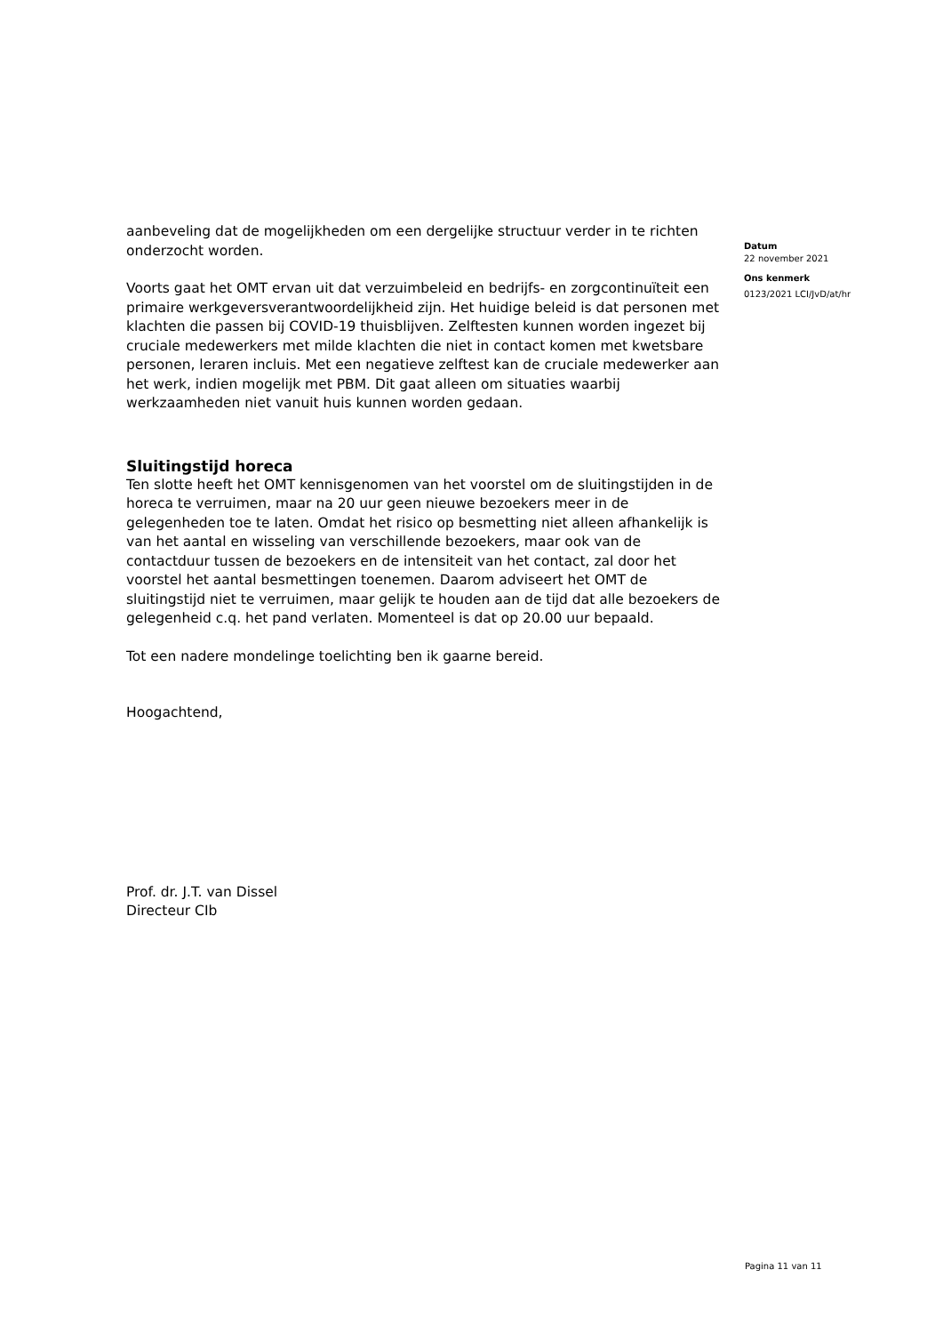aanbeveling dat de mogelijkheden om een dergelijke structuur verder in te richten onderzocht worden.
Voorts gaat het OMT ervan uit dat verzuimbeleid en bedrijfs- en zorgcontinuïteit een primaire werkgeversverantwoordelijkheid zijn. Het huidige beleid is dat personen met klachten die passen bij COVID-19 thuisblijven. Zelftesten kunnen worden ingezet bij cruciale medewerkers met milde klachten die niet in contact komen met kwetsbare personen, leraren incluis. Met een negatieve zelftest kan de cruciale medewerker aan het werk, indien mogelijk met PBM. Dit gaat alleen om situaties waarbij werkzaamheden niet vanuit huis kunnen worden gedaan.
Sluitingstijd horeca
Ten slotte heeft het OMT kennisgenomen van het voorstel om de sluitingstijden in de horeca te verruimen, maar na 20 uur geen nieuwe bezoekers meer in de gelegenheden toe te laten. Omdat het risico op besmetting niet alleen afhankelijk is van het aantal en wisseling van verschillende bezoekers, maar ook van de contactduur tussen de bezoekers en de intensiteit van het contact, zal door het voorstel het aantal besmettingen toenemen. Daarom adviseert het OMT de sluitingstijd niet te verruimen, maar gelijk te houden aan de tijd dat alle bezoekers de gelegenheid c.q. het pand verlaten. Momenteel is dat op 20.00 uur bepaald.
Tot een nadere mondelinge toelichting ben ik gaarne bereid.
Hoogachtend,
Prof. dr. J.T. van Dissel
Directeur CIb
Datum
22 november 2021
Ons kenmerk
0123/2021 LCI/JvD/at/hr
Pagina 11 van 11